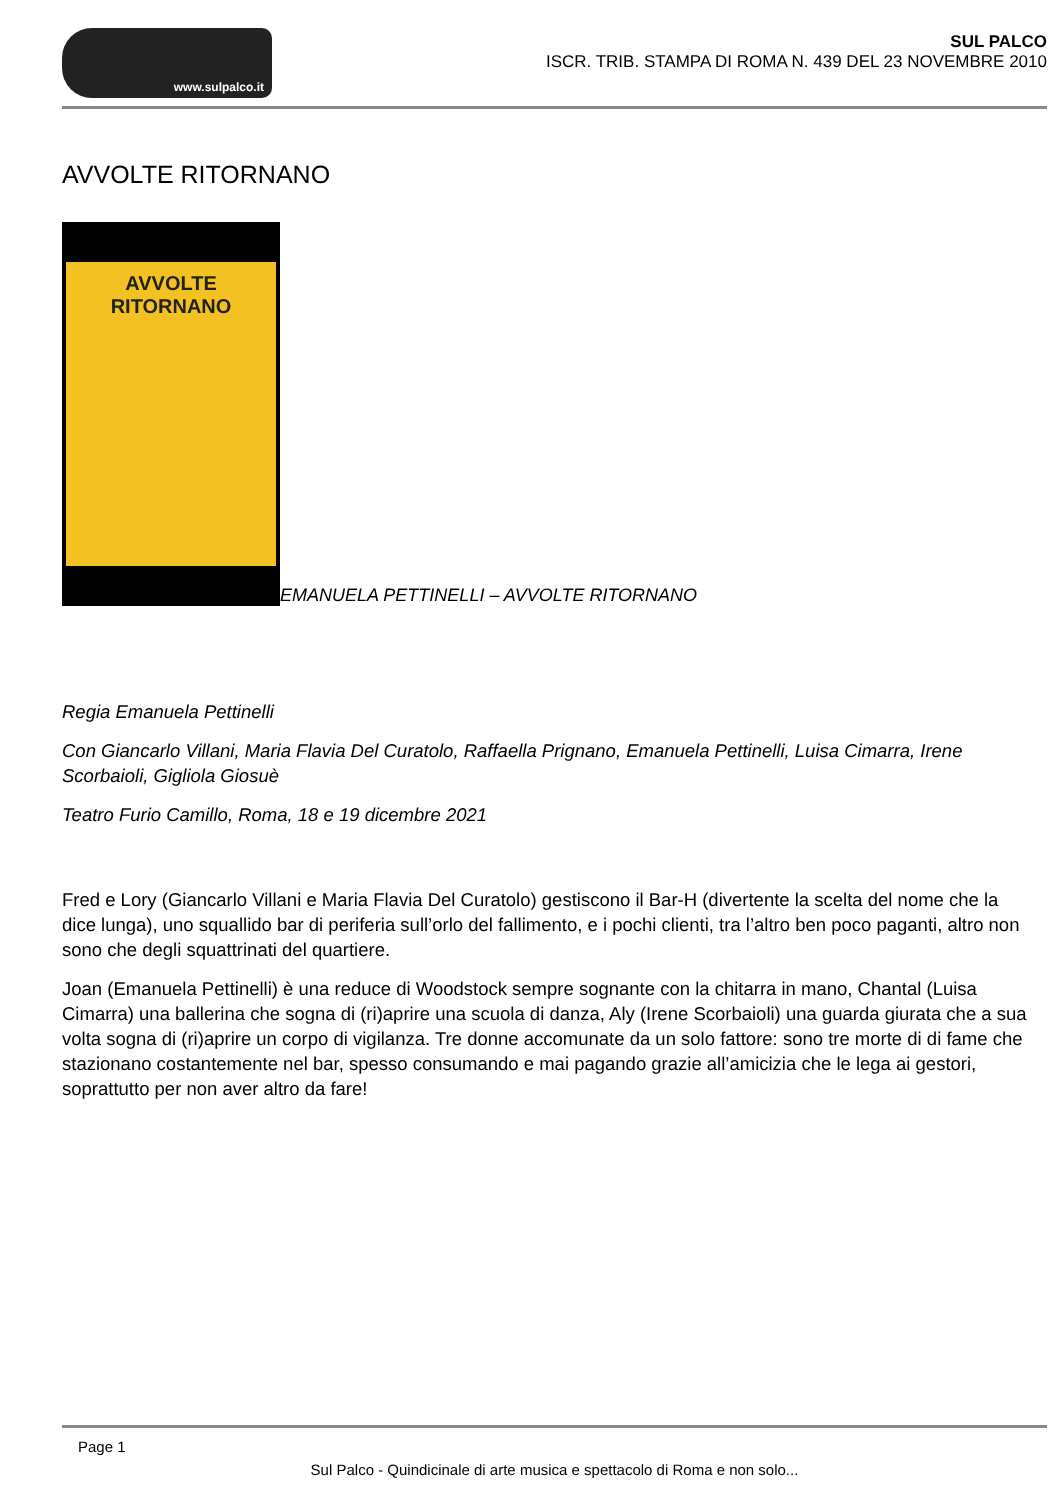www.sulpalco.it
SUL PALCO
ISCR. TRIB. STAMPA DI ROMA N. 439 DEL 23 NOVEMBRE 2010
AVVOLTE RITORNANO
AVVOLTE
RITORNANO
EMANUELA PETTINELLI – AVVOLTE RITORNANO
Regia Emanuela Pettinelli
Con Giancarlo Villani, Maria Flavia Del Curatolo, Raffaella Prignano, Emanuela Pettinelli, Luisa Cimarra, Irene Scorbaioli, Gigliola Giosuè
Teatro Furio Camillo, Roma, 18 e 19 dicembre 2021
Fred e Lory (Giancarlo Villani e Maria Flavia Del Curatolo) gestiscono il Bar-H (divertente la scelta del nome che la dice lunga), uno squallido bar di periferia sull’orlo del fallimento, e i pochi clienti, tra l’altro ben poco paganti, altro non sono che degli squattrinati del quartiere.
Joan (Emanuela Pettinelli) è una reduce di Woodstock sempre sognante con la chitarra in mano, Chantal (Luisa Cimarra) una ballerina che sogna di (ri)aprire una scuola di danza, Aly (Irene Scorbaioli) una guarda giurata che a sua volta sogna di (ri)aprire un corpo di vigilanza. Tre donne accomunate da un solo fattore: sono tre morte di di fame che stazionano costantemente nel bar, spesso consumando e mai pagando grazie all’amicizia che le lega ai gestori, soprattutto per non aver altro da fare!
Page 1
Sul Palco - Quindicinale di arte musica e spettacolo di Roma e non solo...